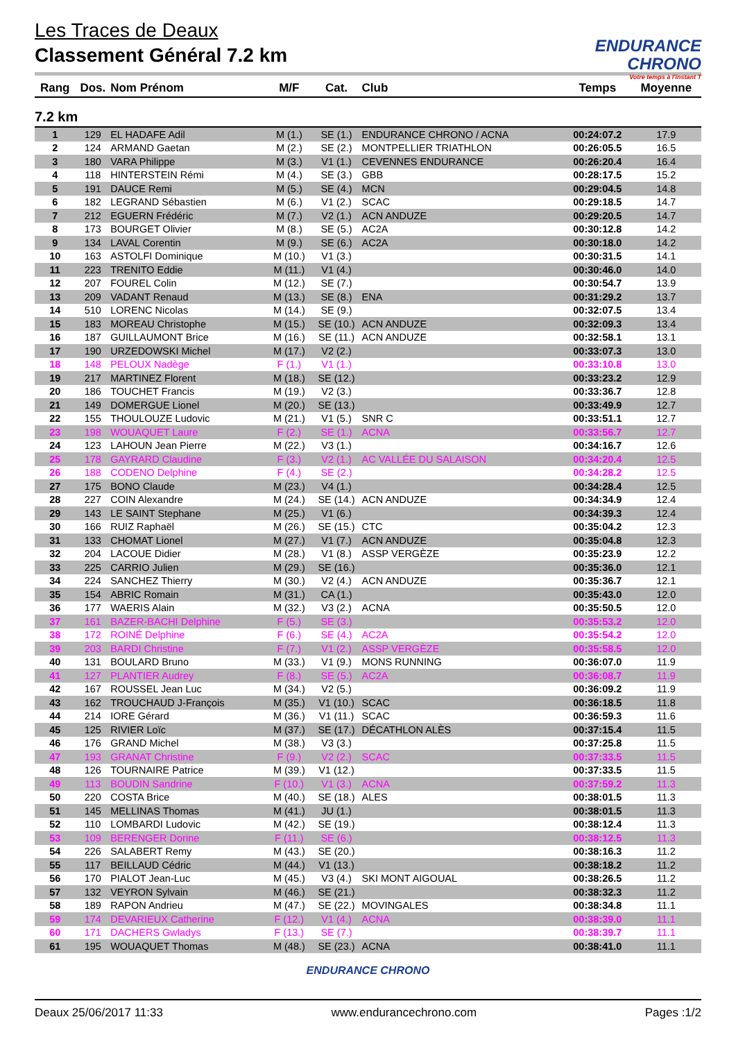Les Traces de Deaux
Classement Général 7.2 km
ENDURANCE
CHRONO
Votre temps à l'instant T
| Rang | Dos. | Nom Prénom | M/F | Cat. | Club | Temps | Moyenne |
| --- | --- | --- | --- | --- | --- | --- | --- |
| 7.2 km | | | | | | | |
| 1 | 129 | EL HADAFE Adil | M (1.) | SE (1.) | ENDURANCE CHRONO / ACNA | 00:24:07.2 | 17.9 |
| 2 | 124 | ARMAND Gaetan | M (2.) | SE (2.) | MONTPELLIER TRIATHLON | 00:26:05.5 | 16.5 |
| 3 | 180 | VARA Philippe | M (3.) | V1 (1.) | CEVENNES ENDURANCE | 00:26:20.4 | 16.4 |
| 4 | 118 | HINTERSTEIN Rémi | M (4.) | SE (3.) | GBB | 00:28:17.5 | 15.2 |
| 5 | 191 | DAUCE Remi | M (5.) | SE (4.) | MCN | 00:29:04.5 | 14.8 |
| 6 | 182 | LEGRAND Sébastien | M (6.) | V1 (2.) | SCAC | 00:29:18.5 | 14.7 |
| 7 | 212 | EGUERN Frédéric | M (7.) | V2 (1.) | ACN ANDUZE | 00:29:20.5 | 14.7 |
| 8 | 173 | BOURGET Olivier | M (8.) | SE (5.) | AC2A | 00:30:12.8 | 14.2 |
| 9 | 134 | LAVAL Corentin | M (9.) | SE (6.) | AC2A | 00:30:18.0 | 14.2 |
| 10 | 163 | ASTOLFI Dominique | M (10.) | V1 (3.) | | 00:30:31.5 | 14.1 |
| 11 | 223 | TRENITO Eddie | M (11.) | V1 (4.) | | 00:30:46.0 | 14.0 |
| 12 | 207 | FOUREL Colin | M (12.) | SE (7.) | | 00:30:54.7 | 13.9 |
| 13 | 209 | VADANT Renaud | M (13.) | SE (8.) | ENA | 00:31:29.2 | 13.7 |
| 14 | 510 | LORENC Nicolas | M (14.) | SE (9.) | | 00:32:07.5 | 13.4 |
| 15 | 183 | MOREAU Christophe | M (15.) | SE (10.) | ACN ANDUZE | 00:32:09.3 | 13.4 |
| 16 | 187 | GUILLAUMONT Brice | M (16.) | SE (11.) | ACN ANDUZE | 00:32:58.1 | 13.1 |
| 17 | 190 | URZEDOWSKI Michel | M (17.) | V2 (2.) | | 00:33:07.3 | 13.0 |
| 18 | 148 | PELOUX Nadège | F (1.) | V1 (1.) | | 00:33:10.8 | 13.0 |
| 19 | 217 | MARTINEZ Florent | M (18.) | SE (12.) | | 00:33:23.2 | 12.9 |
| 20 | 186 | TOUCHET Francis | M (19.) | V2 (3.) | | 00:33:36.7 | 12.8 |
| 21 | 149 | DOMERGUE Lionel | M (20.) | SE (13.) | | 00:33:49.9 | 12.7 |
| 22 | 155 | THOULOUZE Ludovic | M (21.) | V1 (5.) | SNR C | 00:33:51.1 | 12.7 |
| 23 | 198 | WOUAQUET Laure | F (2.) | SE (1.) | ACNA | 00:33:56.7 | 12.7 |
| 24 | 123 | LAHOUN Jean Pierre | M (22.) | V3 (1.) | | 00:34:16.7 | 12.6 |
| 25 | 178 | GAYRARD Claudine | F (3.) | V2 (1.) | AC VALLÉE DU SALAISON | 00:34:20.4 | 12.5 |
| 26 | 188 | CODENO Delphine | F (4.) | SE (2.) | | 00:34:28.2 | 12.5 |
| 27 | 175 | BONO Claude | M (23.) | V4 (1.) | | 00:34:28.4 | 12.5 |
| 28 | 227 | COIN Alexandre | M (24.) | SE (14.) | ACN ANDUZE | 00:34:34.9 | 12.4 |
| 29 | 143 | LE SAINT Stephane | M (25.) | V1 (6.) | | 00:34:39.3 | 12.4 |
| 30 | 166 | RUIZ Raphaël | M (26.) | SE (15.) | CTC | 00:35:04.2 | 12.3 |
| 31 | 133 | CHOMAT Lionel | M (27.) | V1 (7.) | ACN ANDUZE | 00:35:04.8 | 12.3 |
| 32 | 204 | LACOUE Didier | M (28.) | V1 (8.) | ASSP VERGÈZE | 00:35:23.9 | 12.2 |
| 33 | 225 | CARRIO Julien | M (29.) | SE (16.) | | 00:35:36.0 | 12.1 |
| 34 | 224 | SANCHEZ Thierry | M (30.) | V2 (4.) | ACN ANDUZE | 00:35:36.7 | 12.1 |
| 35 | 154 | ABRIC Romain | M (31.) | CA (1.) | | 00:35:43.0 | 12.0 |
| 36 | 177 | WAERIS Alain | M (32.) | V3 (2.) | ACNA | 00:35:50.5 | 12.0 |
| 37 | 161 | BAZER-BACHI Delphine | F (5.) | SE (3.) | | 00:35:53.2 | 12.0 |
| 38 | 172 | ROINÉ Delphine | F (6.) | SE (4.) | AC2A | 00:35:54.2 | 12.0 |
| 39 | 203 | BARDI Christine | F (7.) | V1 (2.) | ASSP VERGÈZE | 00:35:58.5 | 12.0 |
| 40 | 131 | BOULARD Bruno | M (33.) | V1 (9.) | MONS RUNNING | 00:36:07.0 | 11.9 |
| 41 | 127 | PLANTIER Audrey | F (8.) | SE (5.) | AC2A | 00:36:08.7 | 11.9 |
| 42 | 167 | ROUSSEL Jean Luc | M (34.) | V2 (5.) | | 00:36:09.2 | 11.9 |
| 43 | 162 | TROUCHAUD J-François | M (35.) | V1 (10.) | SCAC | 00:36:18.5 | 11.8 |
| 44 | 214 | IORE Gérard | M (36.) | V1 (11.) | SCAC | 00:36:59.3 | 11.6 |
| 45 | 125 | RIVIER Loïc | M (37.) | SE (17.) | DÉCATHLON ALÈS | 00:37:15.4 | 11.5 |
| 46 | 176 | GRAND Michel | M (38.) | V3 (3.) | | 00:37:25.8 | 11.5 |
| 47 | 193 | GRANAT Christine | F (9.) | V2 (2.) | SCAC | 00:37:33.5 | 11.5 |
| 48 | 126 | TOURNAIRE Patrice | M (39.) | V1 (12.) | | 00:37:33.5 | 11.5 |
| 49 | 113 | BOUDIN Sandrine | F (10.) | V1 (3.) | ACNA | 00:37:59.2 | 11.3 |
| 50 | 220 | COSTA Brice | M (40.) | SE (18.) | ALES | 00:38:01.5 | 11.3 |
| 51 | 145 | MELLINAS Thomas | M (41.) | JU (1.) | | 00:38:01.5 | 11.3 |
| 52 | 110 | LOMBARDI Ludovic | M (42.) | SE (19.) | | 00:38:12.4 | 11.3 |
| 53 | 109 | BERENGER Dorine | F (11.) | SE (6.) | | 00:38:12.5 | 11.3 |
| 54 | 226 | SALABERT Remy | M (43.) | SE (20.) | | 00:38:16.3 | 11.2 |
| 55 | 117 | BEILLAUD Cédric | M (44.) | V1 (13.) | | 00:38:18.2 | 11.2 |
| 56 | 170 | PIALOT Jean-Luc | M (45.) | V3 (4.) | SKI MONT AIGOUAL | 00:38:26.5 | 11.2 |
| 57 | 132 | VEYRON Sylvain | M (46.) | SE (21.) | | 00:38:32.3 | 11.2 |
| 58 | 189 | RAPON Andrieu | M (47.) | SE (22.) | MOVINGALES | 00:38:34.8 | 11.1 |
| 59 | 174 | DEVARIEUX Catherine | F (12.) | V1 (4.) | ACNA | 00:38:39.0 | 11.1 |
| 60 | 171 | DACHERS Gwladys | F (13.) | SE (7.) | | 00:38:39.7 | 11.1 |
| 61 | 195 | WOUAQUET Thomas | M (48.) | SE (23.) | ACNA | 00:38:41.0 | 11.1 |
ENDURANCE CHRONO
Deaux 25/06/2017 11:33 www.endurancechrono.com Pages :1/2